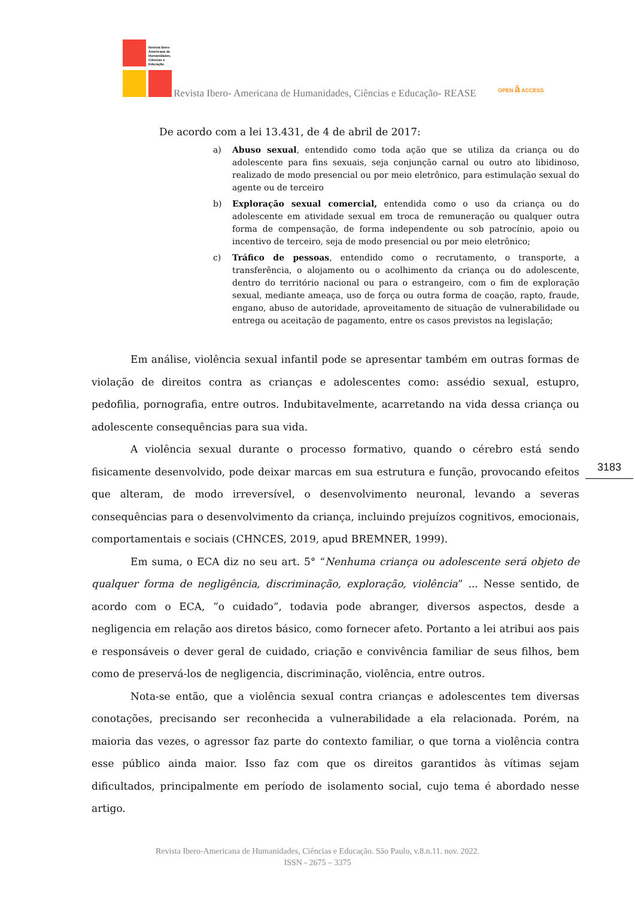Revista Ibero-
Americana de
Humanidades,
Ciências e
Educação
Revista Ibero- Americana de Humanidades, Ciências e Educação- REASE
OPEN ȃ ACCESS
De acordo com a lei 13.431, de 4 de abril de 2017:
a) Abuso sexual, entendido como toda ação que se utiliza da criança ou do adolescente para fins sexuais, seja conjunção carnal ou outro ato libidinoso, realizado de modo presencial ou por meio eletrônico, para estimulação sexual do agente ou de terceiro
b) Exploração sexual comercial, entendida como o uso da criança ou do adolescente em atividade sexual em troca de remuneração ou qualquer outra forma de compensação, de forma independente ou sob patrocínio, apoio ou incentivo de terceiro, seja de modo presencial ou por meio eletrônico;
c) Tráfico de pessoas, entendido como o recrutamento, o transporte, a transferência, o alojamento ou o acolhimento da criança ou do adolescente, dentro do território nacional ou para o estrangeiro, com o fim de exploração sexual, mediante ameaça, uso de força ou outra forma de coação, rapto, fraude, engano, abuso de autoridade, aproveitamento de situação de vulnerabilidade ou entrega ou aceitação de pagamento, entre os casos previstos na legislação;
Em análise, violência sexual infantil pode se apresentar também em outras formas de violação de direitos contra as crianças e adolescentes como: assédio sexual, estupro, pedofilia, pornografia, entre outros. Indubitavelmente, acarretando na vida dessa criança ou adolescente consequências para sua vida.
A violência sexual durante o processo formativo, quando o cérebro está sendo fisicamente desenvolvido, pode deixar marcas em sua estrutura e função, provocando efeitos que alteram, de modo irreversível, o desenvolvimento neuronal, levando a severas consequências para o desenvolvimento da criança, incluindo prejuízos cognitivos, emocionais, comportamentais e sociais (CHNCES, 2019, apud BREMNER, 1999).
Em suma, o ECA diz no seu art. 5° “Nenhuma criança ou adolescente será objeto de qualquer forma de negligência, discriminação, exploração, violência” ... Nesse sentido, de acordo com o ECA, ”o cuidado”, todavia pode abranger, diversos aspectos, desde a negligencia em relação aos diretos básico, como fornecer afeto. Portanto a lei atribui aos pais e responsáveis o dever geral de cuidado, criação e convivência familiar de seus filhos, bem como de preservá-los de negligencia, discriminação, violência, entre outros.
Nota-se então, que a violência sexual contra crianças e adolescentes tem diversas conotações, precisando ser reconhecida a vulnerabilidade a ela relacionada. Porém, na maioria das vezes, o agressor faz parte do contexto familiar, o que torna a violência contra esse público ainda maior. Isso faz com que os direitos garantidos às vítimas sejam dificultados, principalmente em período de isolamento social, cujo tema é abordado nesse artigo.
3183
Revista Ibero-Americana de Humanidades, Ciências e Educação. São Paulo, v.8.n.11. nov. 2022.
ISSN - 2675 – 3375